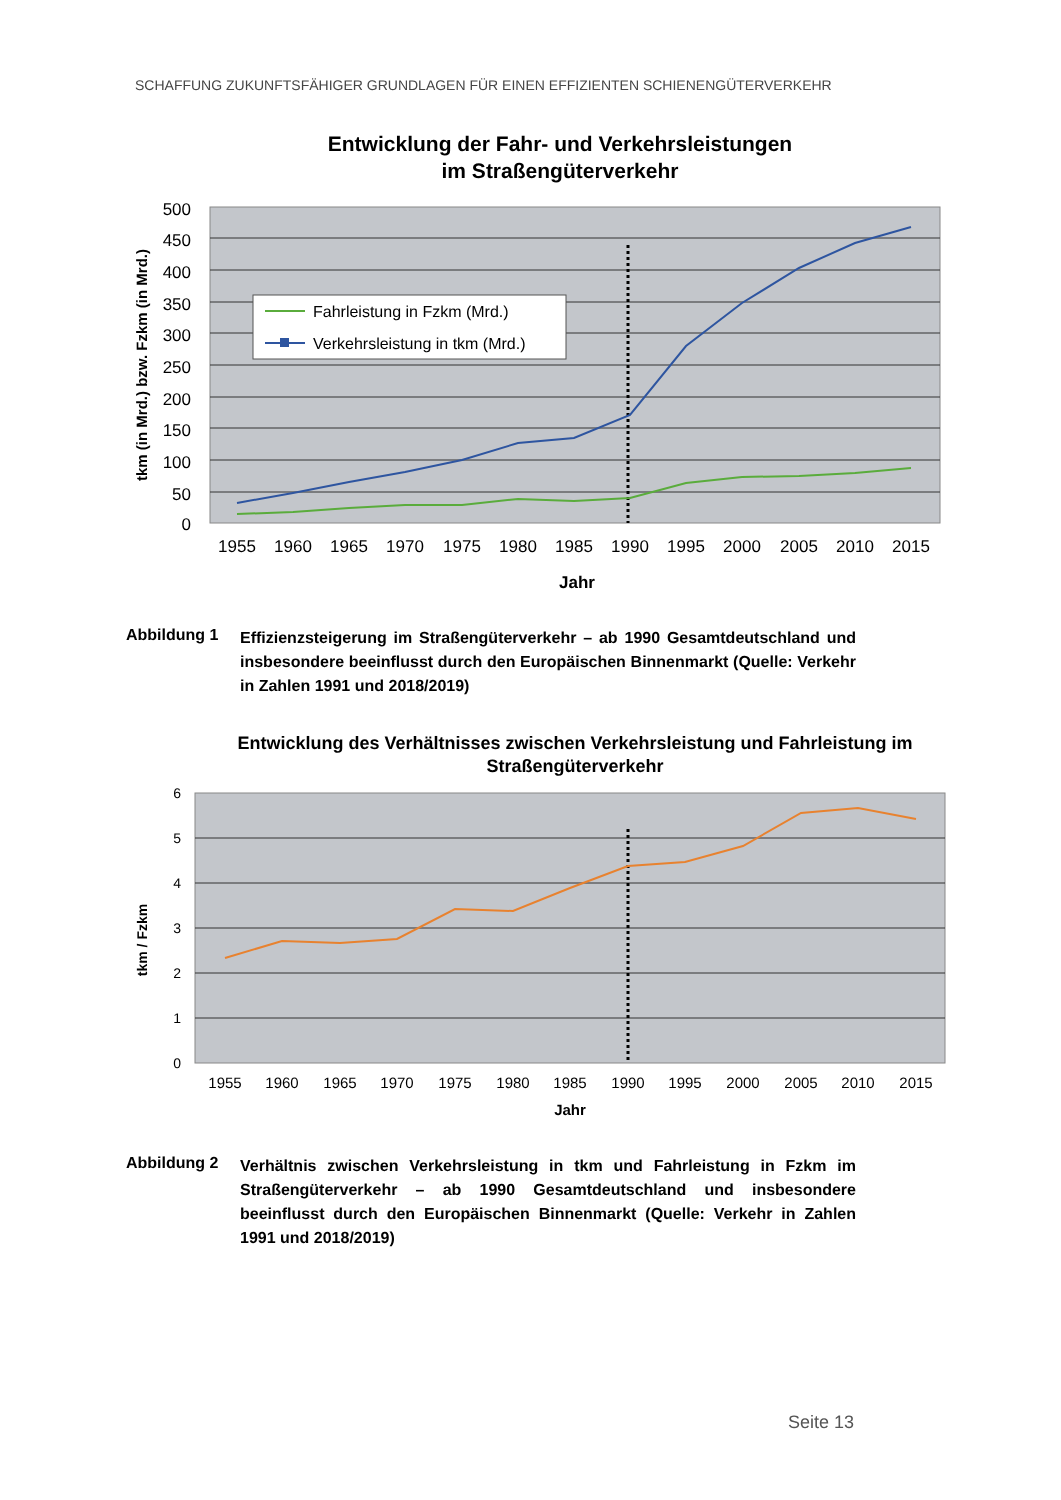SCHAFFUNG ZUKUNFTSFÄHIGER GRUNDLAGEN FÜR EINEN EFFIZIENTEN SCHIENENGÜTERVERKEHR
Entwicklung der Fahr- und Verkehrsleistungen
im Straßengüterverkehr
500
450
400
350
300
250
200
150
100
50
0
1955
1960
1965
1970
1975
1980
1985
1990
1995
2000
2005
2010
2015
Jahr
tkm (in Mrd.) bzw. Fzkm (in Mrd.)
Fahrleistung in Fzkm (Mrd.)
Verkehrsleistung in tkm (Mrd.)
Abbildung 1
Effizienzsteigerung im Straßengüterverkehr – ab 1990 Gesamtdeutschland und insbesondere beeinflusst durch den Europäischen Binnenmarkt (Quelle: Verkehr in Zahlen 1991 und 2018/2019)
Entwicklung des Verhältnisses zwischen Verkehrsleistung und Fahrleistung im
Straßengüterverkehr
6
5
4
3
2
1
0
1955
1960
1965
1970
1975
1980
1985
1990
1995
2000
2005
2010
2015
Jahr
tkm / Fzkm
Abbildung 2
Verhältnis zwischen Verkehrsleistung in tkm und Fahrleistung in Fzkm im Straßengüterverkehr – ab 1990 Gesamtdeutschland und insbesondere beeinflusst durch den Europäischen Binnenmarkt (Quelle: Verkehr in Zahlen 1991 und 2018/2019)
Seite 13